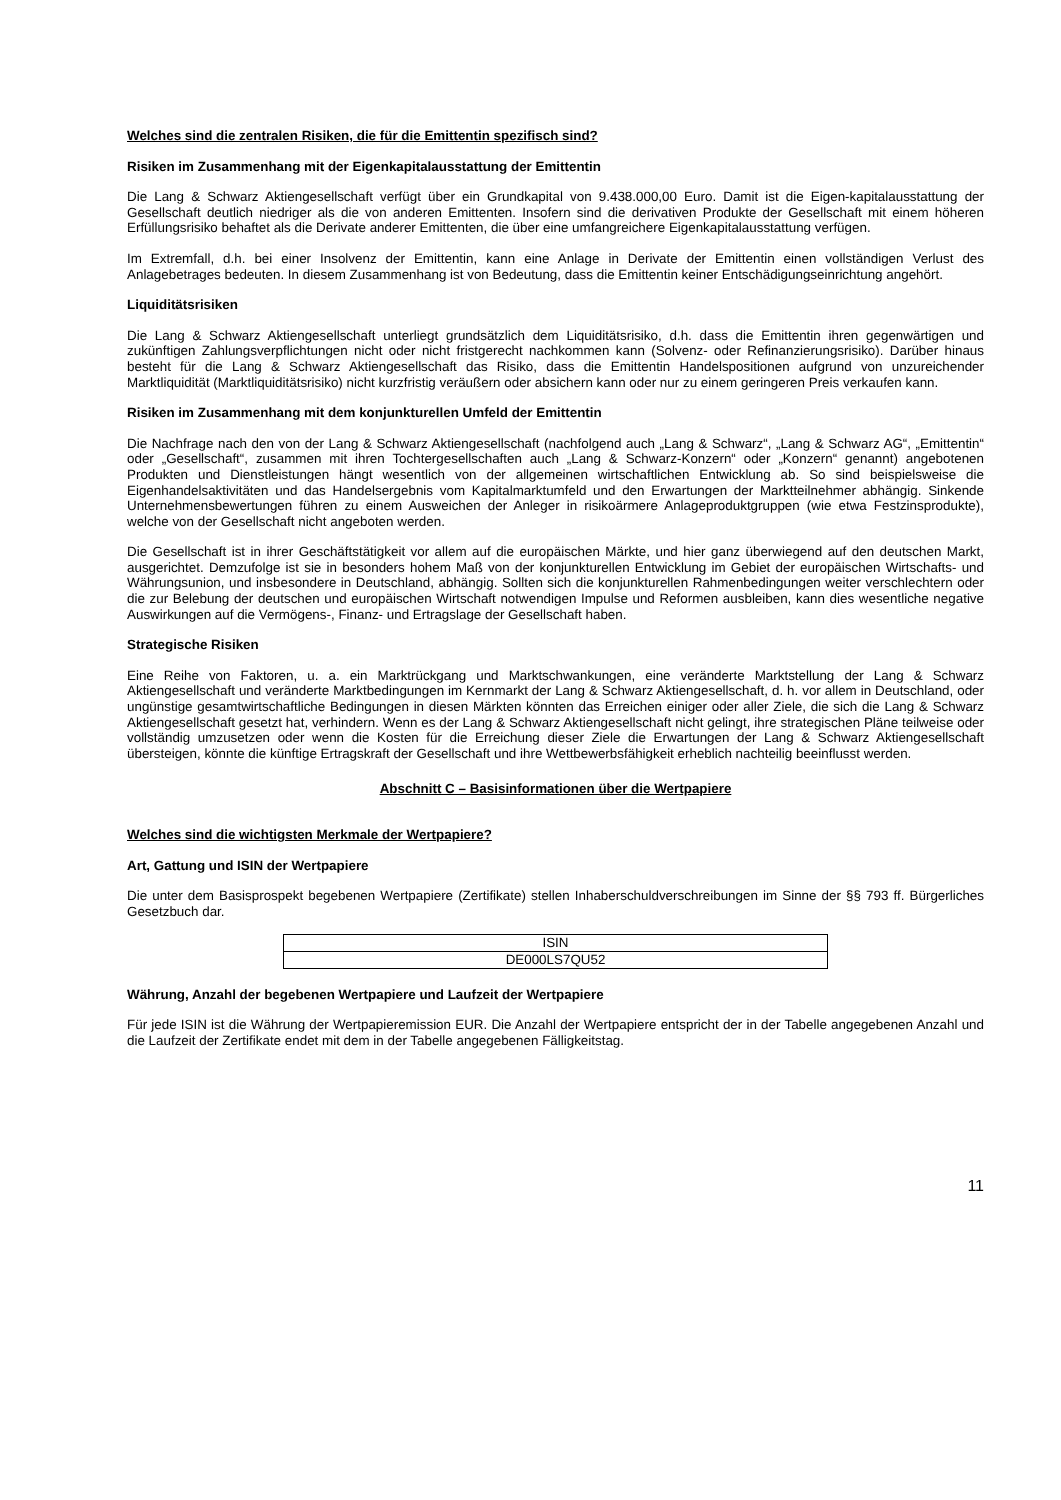Welches sind die zentralen Risiken, die für die Emittentin spezifisch sind?
Risiken im Zusammenhang mit der Eigenkapitalausstattung der Emittentin
Die Lang & Schwarz Aktiengesellschaft verfügt über ein Grundkapital von 9.438.000,00 Euro. Damit ist die Eigen-kapitalausstattung der Gesellschaft deutlich niedriger als die von anderen Emittenten. Insofern sind die derivativen Produkte der Gesellschaft mit einem höheren Erfüllungsrisiko behaftet als die Derivate anderer Emittenten, die über eine umfangreichere Eigenkapitalausstattung verfügen.
Im Extremfall, d.h. bei einer Insolvenz der Emittentin, kann eine Anlage in Derivate der Emittentin einen vollständigen Verlust des Anlagebetrages bedeuten. In diesem Zusammenhang ist von Bedeutung, dass die Emittentin keiner Entschädigungseinrichtung angehört.
Liquiditätsrisiken
Die Lang & Schwarz Aktiengesellschaft unterliegt grundsätzlich dem Liquiditätsrisiko, d.h. dass die Emittentin ihren gegenwärtigen und zukünftigen Zahlungsverpflichtungen nicht oder nicht fristgerecht nachkommen kann (Solvenz- oder Refinanzierungsrisiko). Darüber hinaus besteht für die Lang & Schwarz Aktiengesellschaft das Risiko, dass die Emittentin Handelspositionen aufgrund von unzureichender Marktliquidität (Marktliquiditätsrisiko) nicht kurzfristig veräußern oder absichern kann oder nur zu einem geringeren Preis verkaufen kann.
Risiken im Zusammenhang mit dem konjunkturellen Umfeld der Emittentin
Die Nachfrage nach den von der Lang & Schwarz Aktiengesellschaft (nachfolgend auch „Lang & Schwarz“, „Lang & Schwarz AG“, „Emittentin“ oder „Gesellschaft“, zusammen mit ihren Tochtergesellschaften auch „Lang & Schwarz-Konzern“ oder „Konzern“ genannt) angebotenen Produkten und Dienstleistungen hängt wesentlich von der allgemeinen wirtschaftlichen Entwicklung ab. So sind beispielsweise die Eigenhandelsaktivitäten und das Handelsergebnis vom Kapitalmarktumfeld und den Erwartungen der Marktteilnehmer abhängig. Sinkende Unternehmensbewertungen führen zu einem Ausweichen der Anleger in risikoärmere Anlageproduktgruppen (wie etwa Festzinsprodukte), welche von der Gesellschaft nicht angeboten werden.
Die Gesellschaft ist in ihrer Geschäftstätigkeit vor allem auf die europäischen Märkte, und hier ganz überwiegend auf den deutschen Markt, ausgerichtet. Demzufolge ist sie in besonders hohem Maß von der konjunkturellen Entwicklung im Gebiet der europäischen Wirtschafts- und Währungsunion, und insbesondere in Deutschland, abhängig. Sollten sich die konjunkturellen Rahmenbedingungen weiter verschlechtern oder die zur Belebung der deutschen und europäischen Wirtschaft notwendigen Impulse und Reformen ausbleiben, kann dies wesentliche negative Auswirkungen auf die Vermögens-, Finanz- und Ertragslage der Gesellschaft haben.
Strategische Risiken
Eine Reihe von Faktoren, u. a. ein Marktrückgang und Marktschwankungen, eine veränderte Marktstellung der Lang & Schwarz Aktiengesellschaft und veränderte Marktbedingungen im Kernmarkt der Lang & Schwarz Aktiengesellschaft, d. h. vor allem in Deutschland, oder ungünstige gesamtwirtschaftliche Bedingungen in diesen Märkten könnten das Erreichen einiger oder aller Ziele, die sich die Lang & Schwarz Aktiengesellschaft gesetzt hat, verhindern. Wenn es der Lang & Schwarz Aktiengesellschaft nicht gelingt, ihre strategischen Pläne teilweise oder vollständig umzusetzen oder wenn die Kosten für die Erreichung dieser Ziele die Erwartungen der Lang & Schwarz Aktiengesellschaft übersteigen, könnte die künftige Ertragskraft der Gesellschaft und ihre Wettbewerbsfähigkeit erheblich nachteilig beeinflusst werden.
Abschnitt C – Basisinformationen über die Wertpapiere
Welches sind die wichtigsten Merkmale der Wertpapiere?
Art, Gattung und ISIN der Wertpapiere
Die unter dem Basisprospekt begebenen Wertpapiere (Zertifikate) stellen Inhaberschuldverschreibungen im Sinne der §§ 793 ff. Bürgerliches Gesetzbuch dar.
| ISIN |
| DE000LS7QU52 |
Währung, Anzahl der begebenen Wertpapiere und Laufzeit der Wertpapiere
Für jede ISIN ist die Währung der Wertpapieremission EUR. Die Anzahl der Wertpapiere entspricht der in der Tabelle angegebenen Anzahl und die Laufzeit der Zertifikate endet mit dem in der Tabelle angegebenen Fälligkeitstag.
11